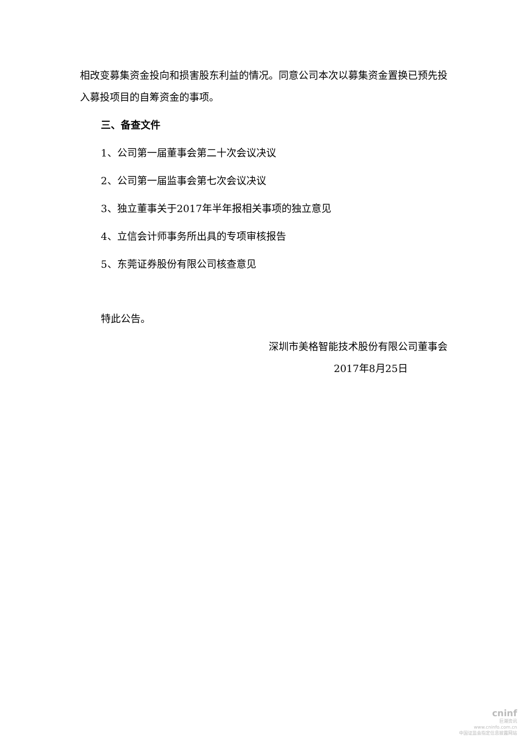相改变募集资金投向和损害股东利益的情况。同意公司本次以募集资金置换已预先投入募投项目的自筹资金的事项。
三、备查文件
1、公司第一届董事会第二十次会议决议
2、公司第一届监事会第七次会议决议
3、独立董事关于2017年半年报相关事项的独立意见
4、立信会计师事务所出具的专项审核报告
5、东莞证券股份有限公司核查意见
特此公告。
深圳市美格智能技术股份有限公司董事会
2017年8月25日
cninf
巨潮资讯
www.cninfo.com.cn
中国证监会指定信息披露网站